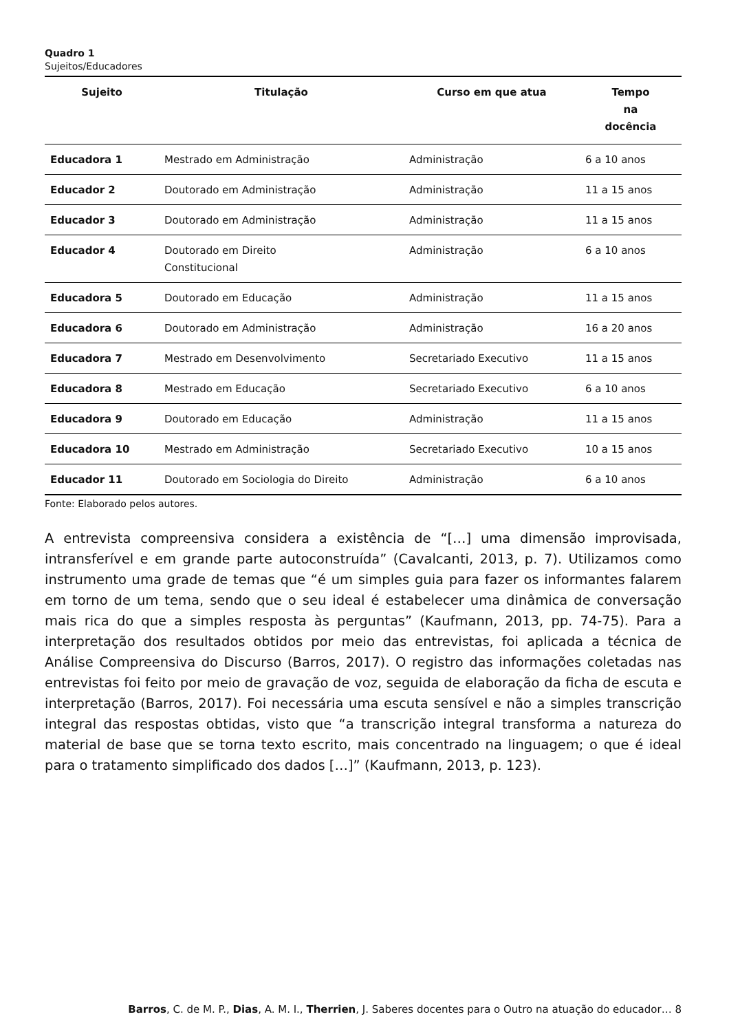Quadro 1
Sujeitos/Educadores
| Sujeito | Titulação | Curso em que atua | Tempo na docência |
| --- | --- | --- | --- |
| Educadora 1 | Mestrado em Administração | Administração | 6 a 10 anos |
| Educador 2 | Doutorado em Administração | Administração | 11 a 15 anos |
| Educador 3 | Doutorado em Administração | Administração | 11 a 15 anos |
| Educador 4 | Doutorado em Direito Constitucional | Administração | 6 a 10 anos |
| Educadora 5 | Doutorado em Educação | Administração | 11 a 15 anos |
| Educadora 6 | Doutorado em Administração | Administração | 16 a 20 anos |
| Educadora 7 | Mestrado em Desenvolvimento | Secretariado Executivo | 11 a 15 anos |
| Educadora 8 | Mestrado em Educação | Secretariado Executivo | 6 a 10 anos |
| Educadora 9 | Doutorado em Educação | Administração | 11 a 15 anos |
| Educadora 10 | Mestrado em Administração | Secretariado Executivo | 10 a 15 anos |
| Educador 11 | Doutorado em Sociologia do Direito | Administração | 6 a 10 anos |
Fonte: Elaborado pelos autores.
A entrevista compreensiva considera a existência de “[…] uma dimensão improvisada, intransferível e em grande parte autoconstruída” (Cavalcanti, 2013, p. 7). Utilizamos como instrumento uma grade de temas que “é um simples guia para fazer os informantes falarem em torno de um tema, sendo que o seu ideal é estabelecer uma dinâmica de conversação mais rica do que a simples resposta às perguntas” (Kaufmann, 2013, pp. 74-75). Para a interpretação dos resultados obtidos por meio das entrevistas, foi aplicada a técnica de Análise Compreensiva do Discurso (Barros, 2017). O registro das informações coletadas nas entrevistas foi feito por meio de gravação de voz, seguida de elaboração da ficha de escuta e interpretação (Barros, 2017). Foi necessária uma escuta sensível e não a simples transcrição integral das respostas obtidas, visto que “a transcrição integral transforma a natureza do material de base que se torna texto escrito, mais concentrado na linguagem; o que é ideal para o tratamento simplificado dos dados […]” (Kaufmann, 2013, p. 123).
Barros, C. de M. P., Dias, A. M. I., Therrien, J. Saberes docentes para o Outro na atuação do educador… 8